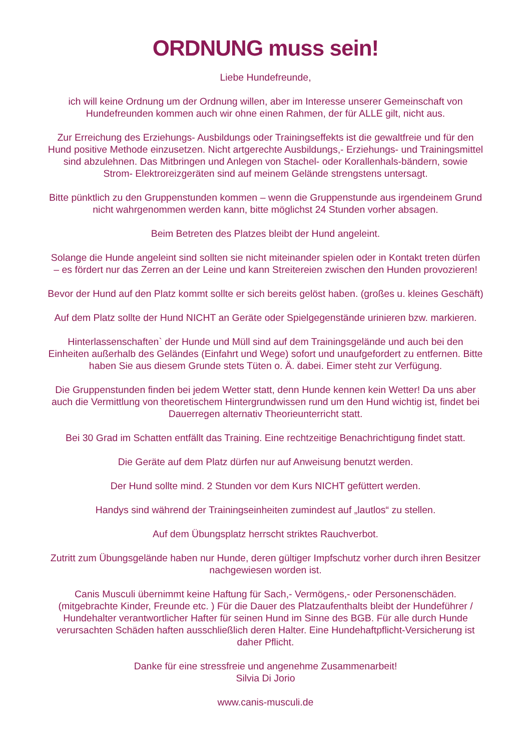ORDNUNG muss sein!
Liebe Hundefreunde,
ich will keine Ordnung um der Ordnung willen, aber im Interesse unserer Gemeinschaft von Hundefreunden kommen auch wir ohne einen Rahmen, der für ALLE gilt, nicht aus.
Zur Erreichung des Erziehungs- Ausbildungs oder Trainingseffekts ist die gewaltfreie und für den Hund positive Methode einzusetzen. Nicht artgerechte Ausbildungs,- Erziehungs- und Trainingsmittel sind abzulehnen. Das Mitbringen und Anlegen von Stachel- oder Korallenhals-bändern, sowie Strom- Elektroreizgeräten sind auf meinem Gelände strengstens untersagt.
Bitte pünktlich zu den Gruppenstunden kommen – wenn die Gruppenstunde aus irgendeinem Grund nicht wahrgenommen werden kann, bitte möglichst 24 Stunden vorher absagen.
Beim Betreten des Platzes bleibt der Hund angeleint.
Solange die Hunde angeleint sind sollten sie nicht miteinander spielen oder in Kontakt treten dürfen – es fördert nur das Zerren an der Leine und kann Streitereien zwischen den Hunden provozieren!
Bevor der Hund auf den Platz kommt sollte er sich bereits gelöst haben. (großes u. kleines Geschäft)
Auf dem Platz sollte der Hund NICHT an Geräte oder Spielgegenstände urinieren bzw. markieren.
Hinterlassenschaften` der Hunde und Müll sind auf dem Trainingsgelände und auch bei den Einheiten außerhalb des Geländes (Einfahrt und Wege) sofort und unaufgefordert zu entfernen. Bitte haben Sie aus diesem Grunde stets Tüten o. Ä. dabei. Eimer steht zur Verfügung.
Die Gruppenstunden finden bei jedem Wetter statt, denn Hunde kennen kein Wetter! Da uns aber auch die Vermittlung von theoretischem Hintergrundwissen rund um den Hund wichtig ist, findet bei Dauerregen alternativ Theorieunterricht statt.
Bei 30 Grad im Schatten entfällt das Training. Eine rechtzeitige Benachrichtigung findet statt.
Die Geräte auf dem Platz dürfen nur auf Anweisung benutzt werden.
Der Hund sollte mind. 2 Stunden vor dem Kurs NICHT gefüttert werden.
Handys sind während der Trainingseinheiten zumindest auf „lautlos“ zu stellen.
Auf dem Übungsplatz herrscht striktes Rauchverbot.
Zutritt zum Übungsgelände haben nur Hunde, deren gültiger Impfschutz vorher durch ihren Besitzer nachgewiesen worden ist.
Canis Musculi übernimmt keine Haftung für Sach,- Vermögens,- oder Personenschäden. (mitgebrachte Kinder, Freunde etc. ) Für die Dauer des Platzaufenthalts bleibt der Hundeführer / Hundehalter verantwortlicher Hafter für seinen Hund im Sinne des BGB. Für alle durch Hunde verursachten Schäden haften ausschließlich deren Halter. Eine Hundehaftpflicht-Versicherung ist daher Pflicht.
Danke für eine stressfreie und angenehme Zusammenarbeit!
Silvia Di Jorio
www.canis-musculi.de